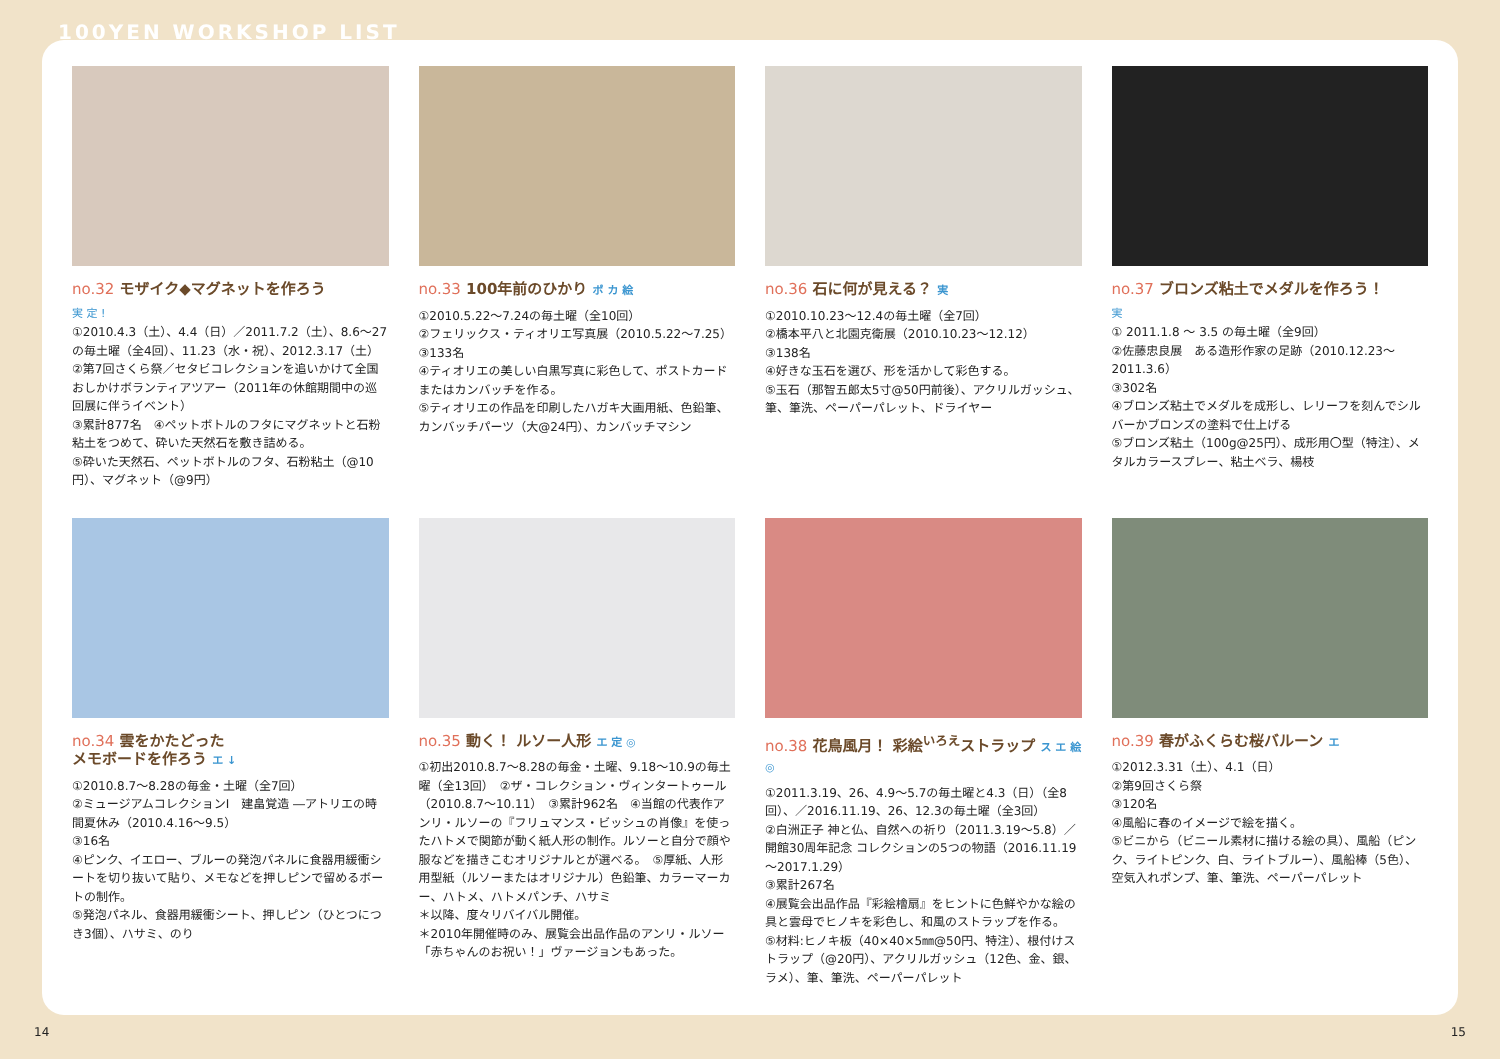100YEN WORKSHOP LIST
no.32 モザイク◆マグネットを作ろう
実 定 !
①2010.4.3（土）、4.4（日）／2011.7.2（土）、8.6～27の毎土曜（全4回）、11.23（水・祝）、2012.3.17（土）
②第7回さくら祭／セタビコレクションを追いかけて全国おしかけボランティアツアー（2011年の休館期間中の巡回展に伴うイベント）
③累計877名　④ペットボトルのフタにマグネットと石粉粘土をつめて、砕いた天然石を敷き詰める。
⑤砕いた天然石、ペットボトルのフタ、石粉粘土（@10円）、マグネット（@9円）
no.33 100年前のひかり ポ カ 絵
①2010.5.22～7.24の毎土曜（全10回）
②フェリックス・ティオリエ写真展（2010.5.22～7.25）
③133名
④ティオリエの美しい白黒写真に彩色して、ポストカードまたはカンバッチを作る。
⑤ティオリエの作品を印刷したハガキ大画用紙、色鉛筆、カンバッチパーツ（大@24円）、カンバッチマシン
no.36 石に何が見える？ 実
①2010.10.23～12.4の毎土曜（全7回）
②橋本平八と北園克衛展（2010.10.23～12.12）
③138名
④好きな玉石を選び、形を活かして彩色する。
⑤玉石（那智五郎太5寸@50円前後）、アクリルガッシュ、筆、筆洗、ペーパーパレット、ドライヤー
no.37 ブロンズ粘土でメダルを作ろう！
実
① 2011.1.8 ～ 3.5 の毎土曜（全9回）
②佐藤忠良展　ある造形作家の足跡（2010.12.23～2011.3.6）
③302名
④ブロンズ粘土でメダルを成形し、レリーフを刻んでシルバーかブロンズの塗料で仕上げる
⑤ブロンズ粘土（100g@25円）、成形用〇型（特注）、メタルカラースプレー、粘土ベラ、楊枝
no.34 雲をかたどった
メモボードを作ろう エ ↓
①2010.8.7～8.28の毎金・土曜（全7回）
②ミュージアムコレクションⅠ　建畠覚造 ―アトリエの時間夏休み（2010.4.16～9.5）
③16名
④ピンク、イエロー、ブルーの発泡パネルに食器用緩衝シートを切り抜いて貼り、メモなどを押しピンで留めるボートの制作。
⑤発泡パネル、食器用緩衝シート、押しピン（ひとつにつき3個）、ハサミ、のり
no.35 動く！ ルソー人形 エ 定 ◎
①初出2010.8.7～8.28の毎金・土曜、9.18～10.9の毎土曜（全13回）　②ザ・コレクション・ヴィンタートゥール（2010.8.7～10.11）　③累計962名　④当館の代表作アンリ・ルソーの『フリュマンス・ビッシュの肖像』を使ったハトメで関節が動く紙人形の制作。ルソーと自分で顔や服などを描きこむオリジナルとが選べる。　⑤厚紙、人形用型紙（ルソーまたはオリジナル）色鉛筆、カラーマーカー、ハトメ、ハトメパンチ、ハサミ
＊以降、度々リバイバル開催。
＊2010年開催時のみ、展覧会出品作品のアンリ・ルソー「赤ちゃんのお祝い！」ヴァージョンもあった。
no.38 花鳥風月！ 彩絵<sup>いろえ</sup>ストラップ ス エ 絵 ◎
①2011.3.19、26、4.9～5.7の毎土曜と4.3（日）（全8回）、／2016.11.19、26、12.3の毎土曜（全3回）
②白洲正子 神と仏、自然への祈り（2011.3.19～5.8）／開館30周年記念 コレクションの5つの物語（2016.11.19～2017.1.29）
③累計267名
④展覧会出品作品『彩絵檜扇』をヒントに色鮮やかな絵の具と雲母でヒノキを彩色し、和風のストラップを作る。
⑤材料:ヒノキ板（40×40×5㎜@50円、特注）、根付けストラップ（@20円）、アクリルガッシュ（12色、金、銀、ラメ）、筆、筆洗、ペーパーパレット
no.39 春がふくらむ桜バルーン エ
①2012.3.31（土）、4.1（日）
②第9回さくら祭
③120名
④風船に春のイメージで絵を描く。
⑤ビニから（ビニール素材に描ける絵の具）、風船（ピンク、ライトピンク、白、ライトブルー）、風船棒（5色）、空気入れポンプ、筆、筆洗、ペーパーパレット
14 15